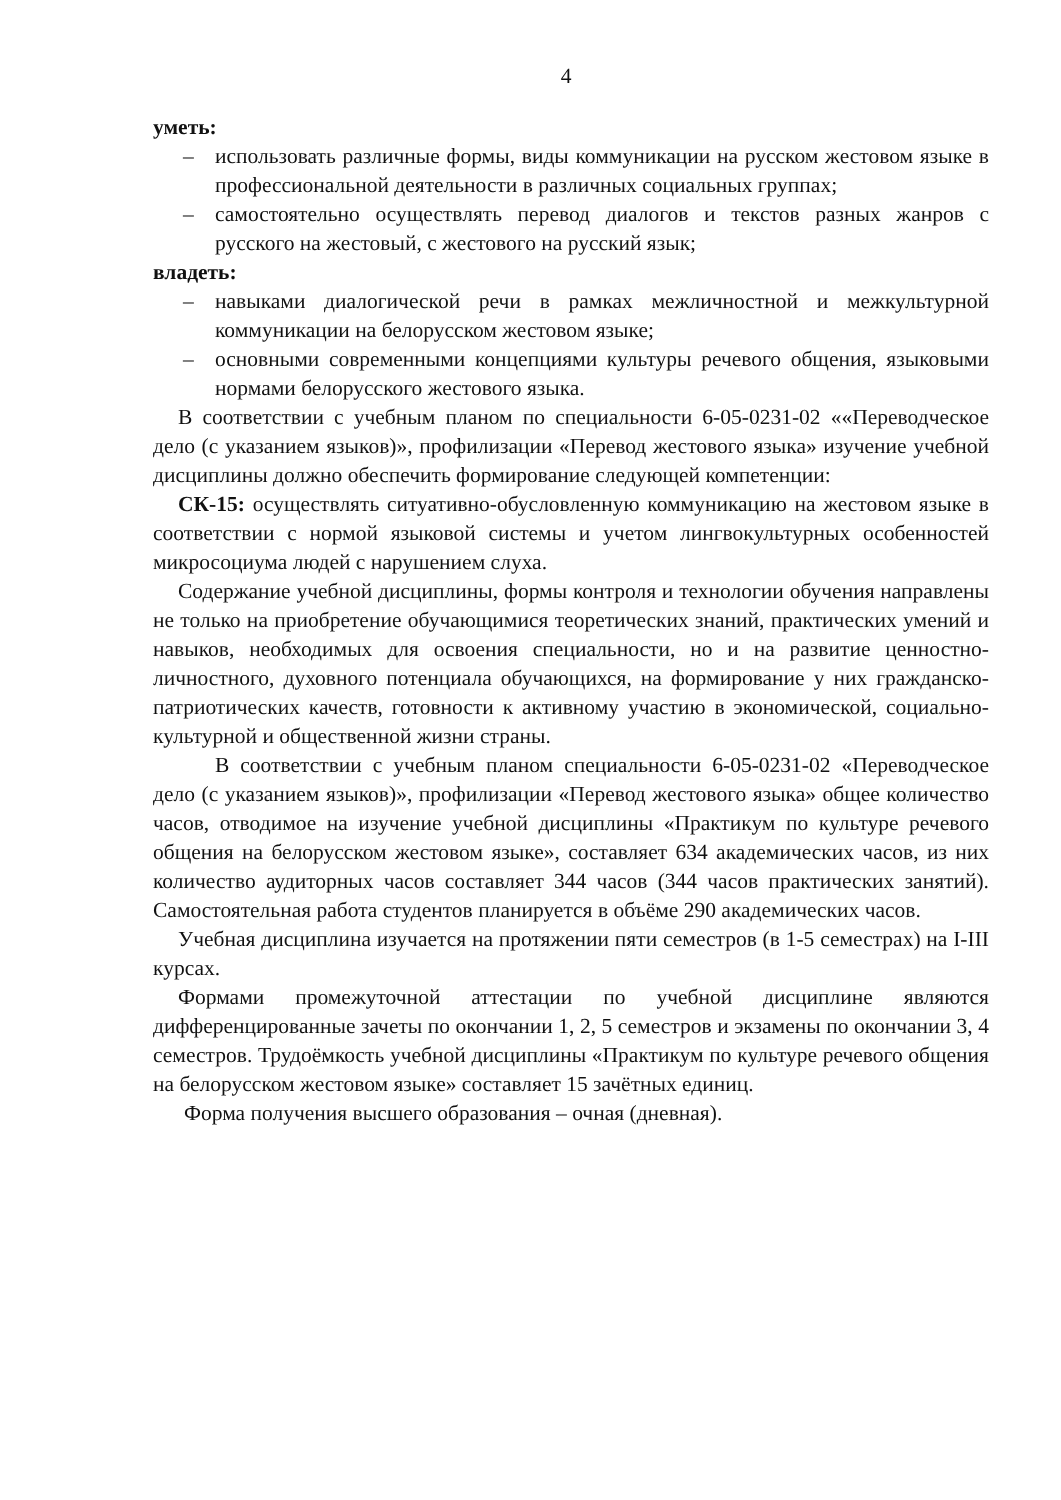4
уметь:
– использовать различные формы, виды коммуникации на русском жестовом языке в профессиональной деятельности в различных социальных группах;
– самостоятельно осуществлять перевод диалогов и текстов разных жанров с русского на жестовый, с жестового на русский язык;
владеть:
– навыками диалогической речи в рамках межличностной и межкультурной коммуникации на белорусском жестовом языке;
– основными современными концепциями культуры речевого общения, языковыми нормами белорусского жестового языка.
В соответствии с учебным планом по специальности 6-05-0231-02 ««Переводческое дело (с указанием языков)», профилизации «Перевод жестового языка» изучение учебной дисциплины должно обеспечить формирование следующей компетенции:
СК-15: осуществлять ситуативно-обусловленную коммуникацию на жестовом языке в соответствии с нормой языковой системы и учетом лингвокультурных особенностей микросоциума людей с нарушением слуха.
Содержание учебной дисциплины, формы контроля и технологии обучения направлены не только на приобретение обучающимися теоретических знаний, практических умений и навыков, необходимых для освоения специальности, но и на развитие ценностно-личностного, духовного потенциала обучающихся, на формирование у них гражданско-патриотических качеств, готовности к активному участию в экономической, социально-культурной и общественной жизни страны.
В соответствии с учебным планом специальности 6-05-0231-02 «Переводческое дело (с указанием языков)», профилизации «Перевод жестового языка» общее количество часов, отводимое на изучение учебной дисциплины «Практикум по культуре речевого общения на белорусском жестовом языке», составляет 634 академических часов, из них количество аудиторных часов составляет 344 часов (344 часов практических занятий). Самостоятельная работа студентов планируется в объёме 290 академических часов.
Учебная дисциплина изучается на протяжении пяти семестров (в 1-5 семестрах) на I-III курсах.
Формами промежуточной аттестации по учебной дисциплине являются дифференцированные зачеты по окончании 1, 2, 5 семестров и экзамены по окончании 3, 4 семестров. Трудоёмкость учебной дисциплины «Практикум по культуре речевого общения на белорусском жестовом языке» составляет 15 зачётных единиц.
Форма получения высшего образования – очная (дневная).